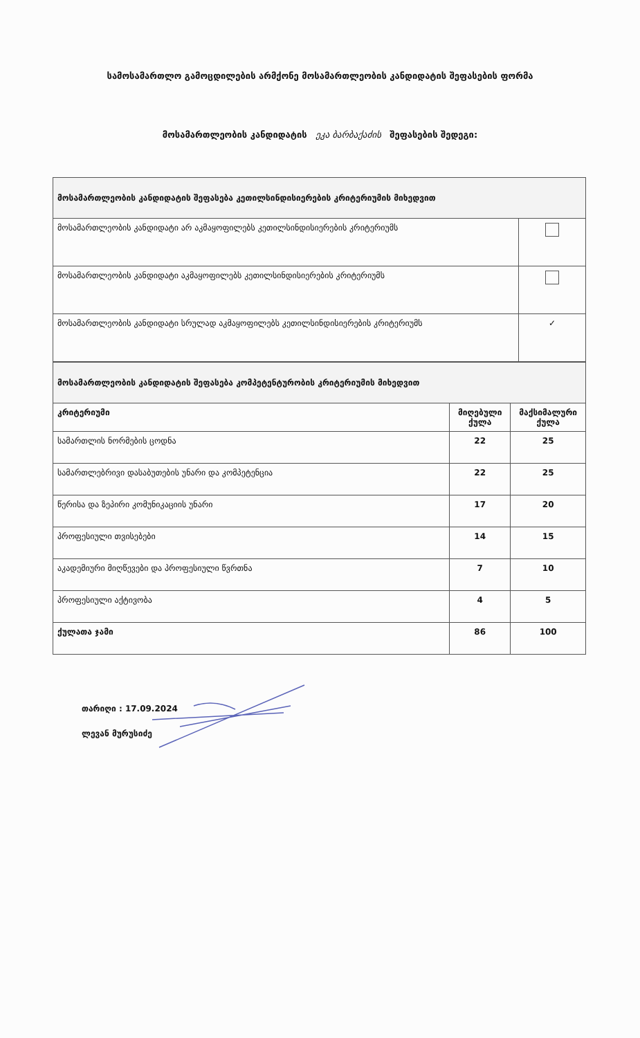სამოსამართლო გამოცდილების არმქონე მოსამართლეობის კანდიდატის შეფასების ფორმა
მოსამართლეობის კანდიდატის ეკა ბარბაქაძის შეფასების შედეგი:
| მოსამართლეობის კანდიდატის შეფასება კეთილსინდისიერების კრიტერიუმის მიხედვით | |
| მოსამართლეობის კანდიდატი არ აკმაყოფილებს კეთილსინდისიერების კრიტერიუმს | |
| მოსამართლეობის კანდიდატი აკმაყოფილებს კეთილსინდისიერების კრიტერიუმს | |
| მოსამართლეობის კანდიდატი სრულად აკმაყოფილებს კეთილსინდისიერების კრიტერიუმს | ✓ |
| მოსამართლეობის კანდიდატის შეფასება კომპეტენტურობის კრიტერიუმის მიხედვით | | |
| კრიტერიუმი | მიღებული ქულა | მაქსიმალური ქულა |
| სამართლის ნორმების ცოდნა | 22 | 25 |
| სამართლებრივი დასაბუთების უნარი და კომპეტენცია | 22 | 25 |
| წერისა და ზეპირი კომუნიკაციის უნარი | 17 | 20 |
| პროფესიული თვისებები | 14 | 15 |
| აკადემიური მიღწევები და პროფესიული წვრთნა | 7 | 10 |
| პროფესიული აქტივობა | 4 | 5 |
| ქულათა ჯამი | 86 | 100 |
თარიღი : 17.09.2024
ლევან მურუსიძე